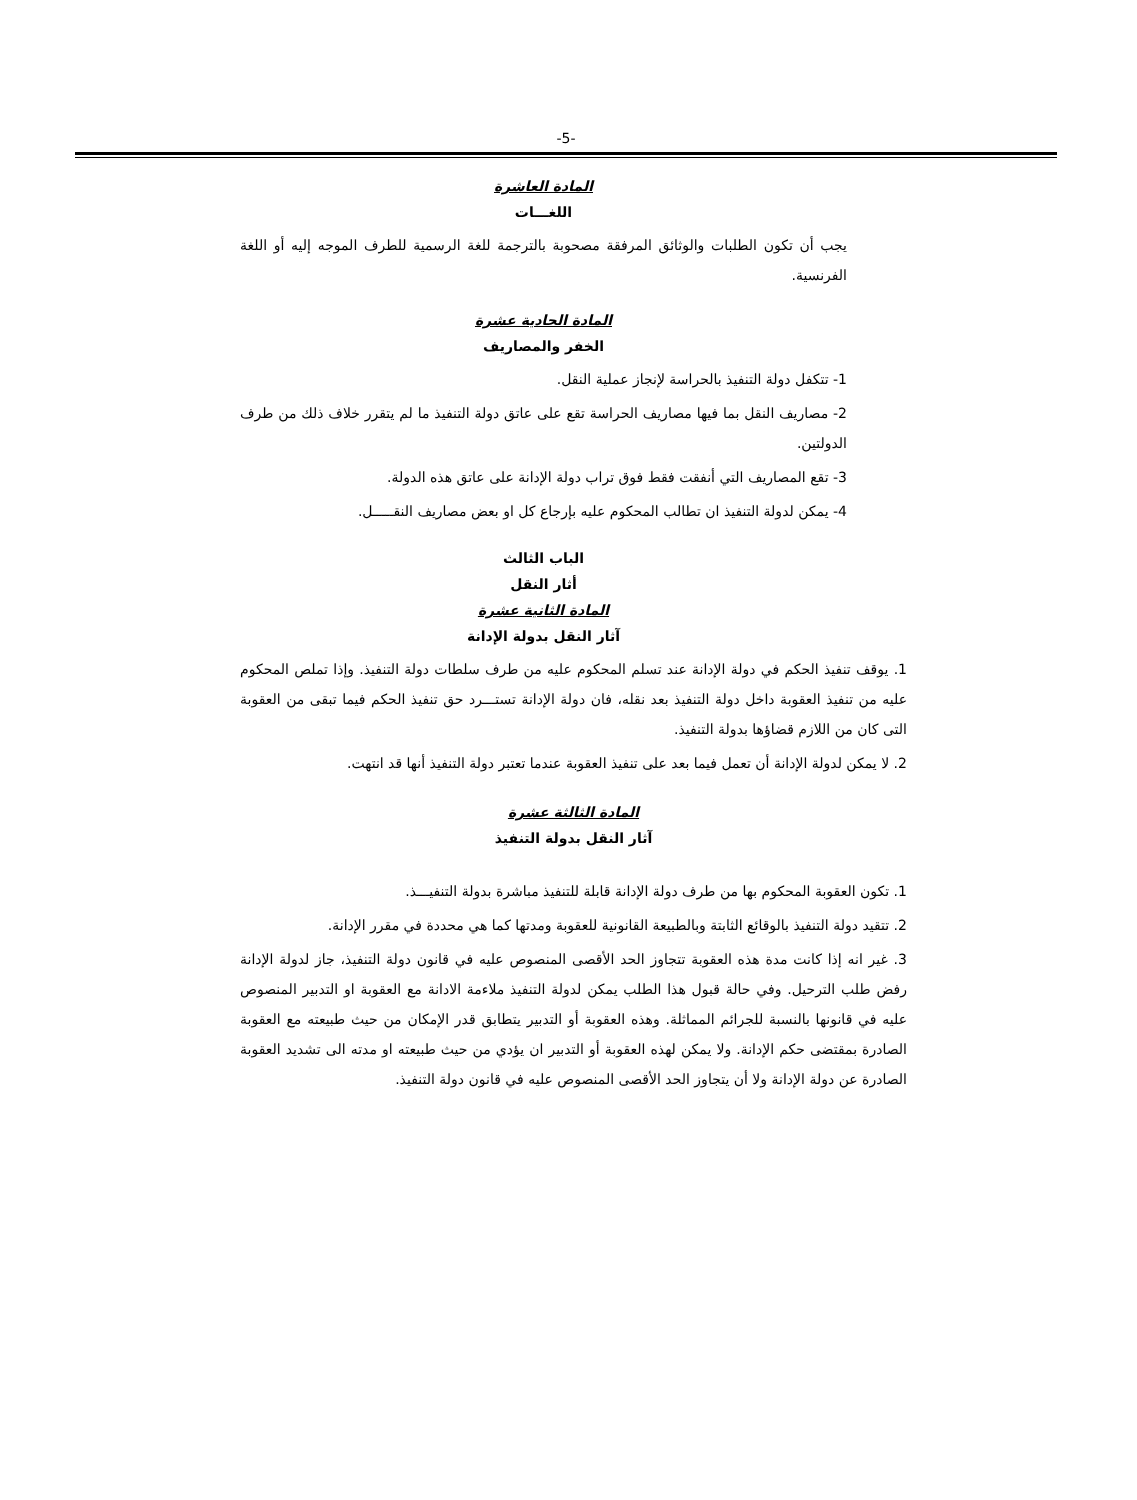-5-
المادة العاشرة
اللغـــات
يجب أن تكون الطلبات والوثائق المرفقة مصحوبة بالترجمة للغة الرسمية للطرف الموجه إليه أو اللغة الفرنسية.
المادة الحادية عشرة
الخفر والمصاريف
1- تتكفل دولة التنفيذ بالحراسة لإنجاز عملية النقل.
2- مصاريف النقل بما فيها مصاريف الحراسة تقع على عاتق دولة التنفيذ ما لم يتقرر خلاف ذلك من طرف الدولتين.
3- تقع المصاريف التي أنفقت فقط فوق تراب دولة الإدانة على عاتق هذه الدولة.
4- يمكن لدولة التنفيذ ان تطالب المحكوم عليه بإرجاع كل او بعض مصاريف النقـــــل.
الباب الثالث
أثار النقل
المادة الثانية عشرة
آثار النقل بدولة الإدانة
1. يوقف تنفيذ الحكم في دولة الإدانة عند تسلم المحكوم عليه من طرف سلطات دولة التنفيذ. وإذا تملص المحكوم عليه من تنفيذ العقوبة داخل دولة التنفيذ بعد نقله، فان دولة الإدانة تستـــرد حق تنفيذ الحكم فيما تبقى من العقوبة التى كان من اللازم قضاؤها بدولة التنفيذ.
2. لا يمكن لدولة الإدانة أن تعمل فيما بعد على تنفيذ العقوبة عندما تعتبر دولة التنفيذ أنها قد انتهت.
المادة الثالثة عشرة
آثار النقل بدولة التنفيذ
1. تكون العقوبة المحكوم بها من طرف دولة الإدانة قابلة للتنفيذ مباشرة بدولة التنفيـــذ.
2. تتقيد دولة التنفيذ بالوقائع الثابتة وبالطبيعة القانونية للعقوبة ومدتها كما هي محددة في مقرر الإدانة.
3. غير انه إذا كانت مدة هذه العقوبة تتجاوز الحد الأقصى المنصوص عليه في قانون دولة التنفيذ، جاز لدولة الإدانة رفض طلب الترحيل. وفي حالة قبول هذا الطلب يمكن لدولة التنفيذ ملاءمة الادانة مع العقوبة او التدبير المنصوص عليه في قانونها بالنسبة للجرائم المماثلة. وهذه العقوبة أو التدبير يتطابق قدر الإمكان من حيث طبيعته مع العقوبة الصادرة بمقتضى حكم الإدانة. ولا يمكن لهذه العقوبة أو التدبير ان يؤدي من حيث طبيعته او مدته الى تشديد العقوبة الصادرة عن دولة الإدانة ولا أن يتجاوز الحد الأقصى المنصوص عليه في قانون دولة التنفيذ.